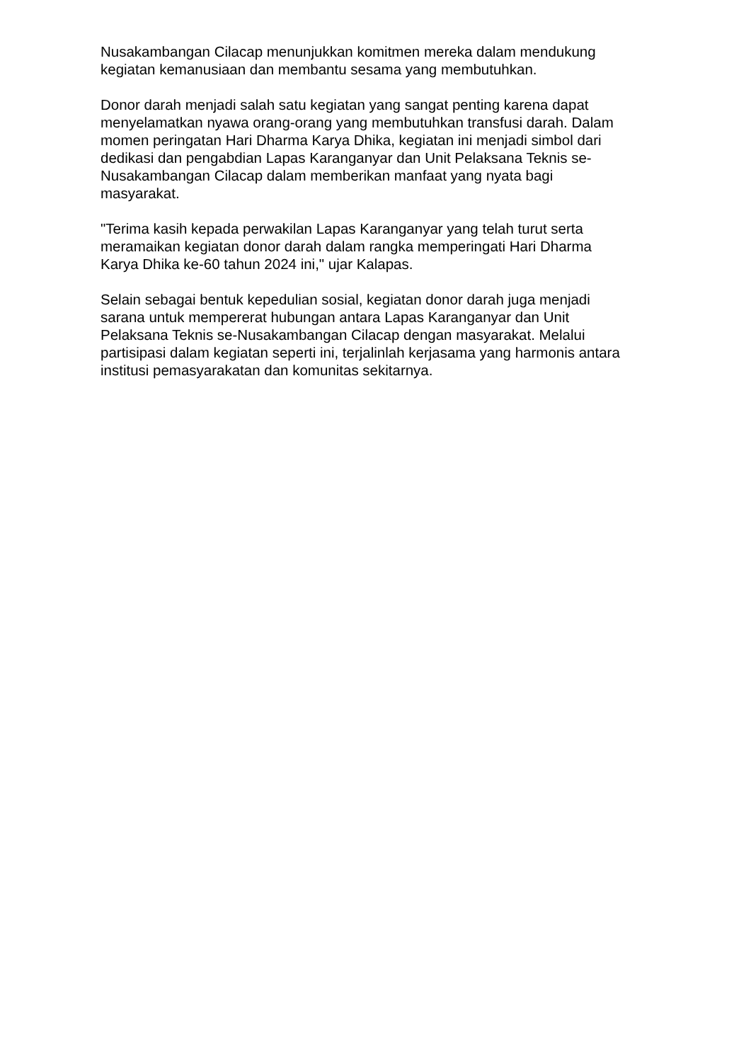Nusakambangan Cilacap menunjukkan komitmen mereka dalam mendukung kegiatan kemanusiaan dan membantu sesama yang membutuhkan.
Donor darah menjadi salah satu kegiatan yang sangat penting karena dapat menyelamatkan nyawa orang-orang yang membutuhkan transfusi darah. Dalam momen peringatan Hari Dharma Karya Dhika, kegiatan ini menjadi simbol dari dedikasi dan pengabdian Lapas Karanganyar dan Unit Pelaksana Teknis se- Nusakambangan Cilacap dalam memberikan manfaat yang nyata bagi masyarakat.
"Terima kasih kepada perwakilan Lapas Karanganyar yang telah turut serta meramaikan kegiatan donor darah dalam rangka memperingati Hari Dharma Karya Dhika ke-60 tahun 2024 ini," ujar Kalapas.
Selain sebagai bentuk kepedulian sosial, kegiatan donor darah juga menjadi sarana untuk mempererat hubungan antara Lapas Karanganyar dan Unit Pelaksana Teknis se-Nusakambangan Cilacap dengan masyarakat. Melalui partisipasi dalam kegiatan seperti ini, terjalinlah kerjasama yang harmonis antara institusi pemasyarakatan dan komunitas sekitarnya.